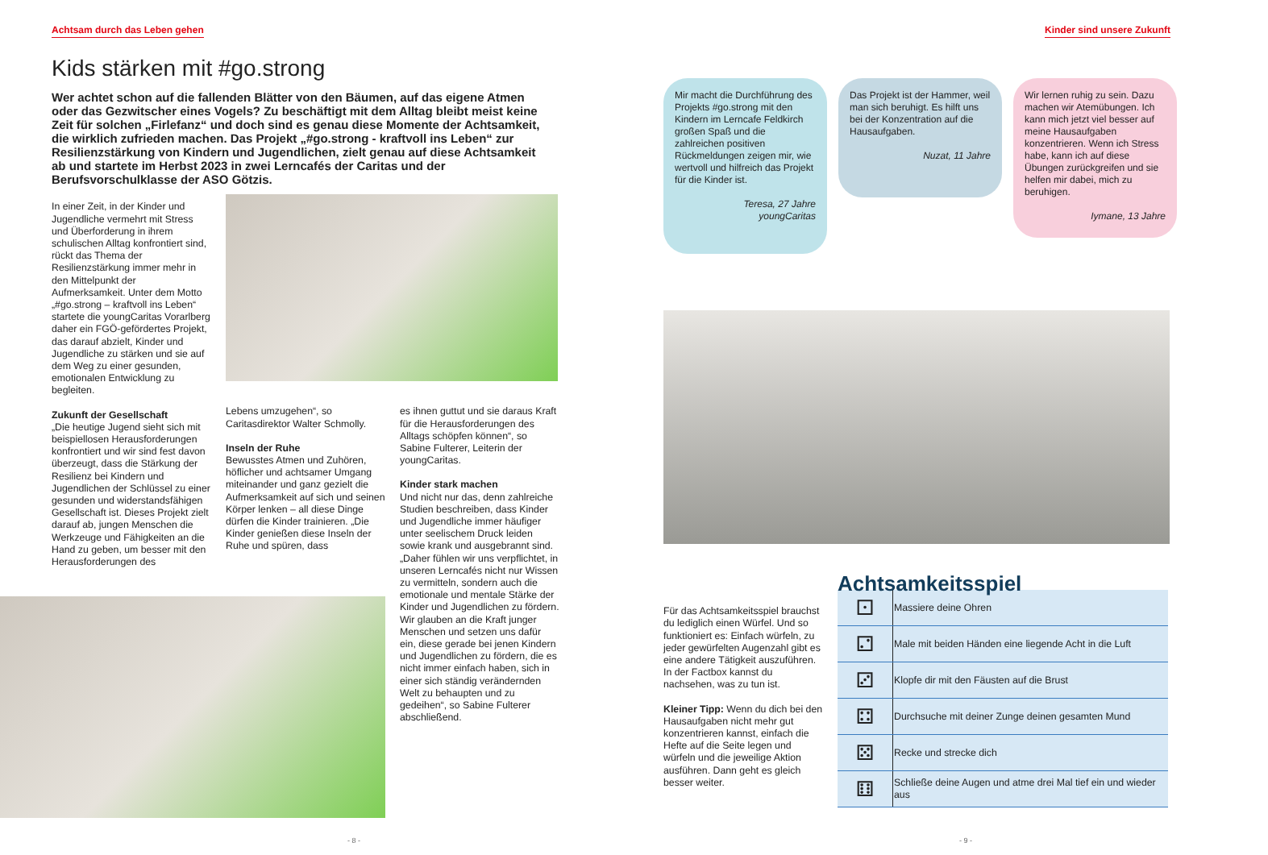Achtsam durch das Leben gehen
Kids stärken mit #go.strong
Wer achtet schon auf die fallenden Blätter von den Bäumen, auf das eigene Atmen oder das Gezwitscher eines Vogels? Zu beschäftigt mit dem Alltag bleibt meist keine Zeit für solchen „Firlefanz“ und doch sind es genau diese Momente der Achtsamkeit, die wirklich zufrieden machen. Das Projekt „#go.strong - kraftvoll ins Leben“ zur Resilienzstärkung von Kindern und Jugendlichen, zielt genau auf diese Achtsamkeit ab und startete im Herbst 2023 in zwei Lerncafés der Caritas und der Berufsvorschulklasse der ASO Götzis.
In einer Zeit, in der Kinder und Jugendliche vermehrt mit Stress und Überforderung in ihrem schulischen Alltag konfrontiert sind, rückt das Thema der Resilienzstärkung immer mehr in den Mittelpunkt der Aufmerksamkeit. Unter dem Motto „#go.strong – kraftvoll ins Leben“ startete die youngCaritas Vorarlberg daher ein FGÖ-gefördertes Projekt, das darauf abzielt, Kinder und Jugendliche zu stärken und sie auf dem Weg zu einer gesunden, emotionalen Entwicklung zu begleiten.
Zukunft der Gesellschaft
„Die heutige Jugend sieht sich mit beispiellosen Herausforderungen konfrontiert und wir sind fest davon überzeugt, dass die Stärkung der Resilienz bei Kindern und Jugendlichen der Schlüssel zu einer gesunden und widerstandsfähigen Gesellschaft ist. Dieses Projekt zielt darauf ab, jungen Menschen die Werkzeuge und Fähigkeiten an die Hand zu geben, um besser mit den Herausforderungen des
Lebens umzugehen“, so Caritasdirektor Walter Schmolly.
Inseln der Ruhe
Bewusstes Atmen und Zuhören, höflicher und achtsamer Umgang miteinander und ganz gezielt die Aufmerksamkeit auf sich und seinen Körper lenken – all diese Dinge dürfen die Kinder trainieren. „Die Kinder genießen diese Inseln der Ruhe und spüren, dass
es ihnen guttut und sie daraus Kraft für die Herausforderungen des Alltags schöpfen können“, so Sabine Fulterer, Leiterin der youngCaritas.
Kinder stark machen
Und nicht nur das, denn zahlreiche Studien beschreiben, dass Kinder und Jugendliche immer häufiger unter seelischem Druck leiden sowie krank und ausgebrannt sind. „Daher fühlen wir uns verpflichtet, in unseren Lerncafés nicht nur Wissen zu vermitteln, sondern auch die emotionale und mentale Stärke der Kinder und Jugendlichen zu fördern. Wir glauben an die Kraft junger Menschen und setzen uns dafür ein, diese gerade bei jenen Kindern und Jugendlichen zu fördern, die es nicht immer einfach haben, sich in einer sich ständig verändernden Welt zu behaupten und zu gedeihen“, so Sabine Fulterer abschließend.
- 8 -
Kinder sind unsere Zukunft
Mir macht die Durchführung des Projekts #go.strong mit den Kindern im Lerncafe Feldkirch großen Spaß und die zahlreichen positiven Rückmeldungen zeigen mir, wie wertvoll und hilfreich das Projekt für die Kinder ist.
Teresa, 27 Jahre
youngCaritas
Das Projekt ist der Hammer, weil man sich beruhigt. Es hilft uns bei der Konzentration auf die Hausaufgaben.
Nuzat, 11 Jahre
Wir lernen ruhig zu sein. Dazu machen wir Atemübungen. Ich kann mich jetzt viel besser auf meine Hausaufgaben konzentrieren. Wenn ich Stress habe, kann ich auf diese Übungen zurückgreifen und sie helfen mir dabei, mich zu beruhigen.
Iymane, 13 Jahre
Für das Achtsamkeitsspiel brauchst du lediglich einen Würfel. Und so funktioniert es: Einfach würfeln, zu jeder gewürfelten Augenzahl gibt es eine andere Tätigkeit auszuführen. In der Factbox kannst du nachsehen, was zu tun ist.
Kleiner Tipp: Wenn du dich bei den Hausaufgaben nicht mehr gut konzentrieren kannst, einfach die Hefte auf die Seite legen und würfeln und die jeweilige Aktion ausführen. Dann geht es gleich besser weiter.
Achtsamkeitsspiel
| ⚀ | Massiere deine Ohren |
| ⚁ | Male mit beiden Händen eine liegende Acht in die Luft |
| ⚂ | Klopfe dir mit den Fäusten auf die Brust |
| ⚃ | Durchsuche mit deiner Zunge deinen gesamten Mund |
| ⚄ | Recke und strecke dich |
| ⚅ | Schließe deine Augen und atme drei Mal tief ein und wieder aus |
- 9 -